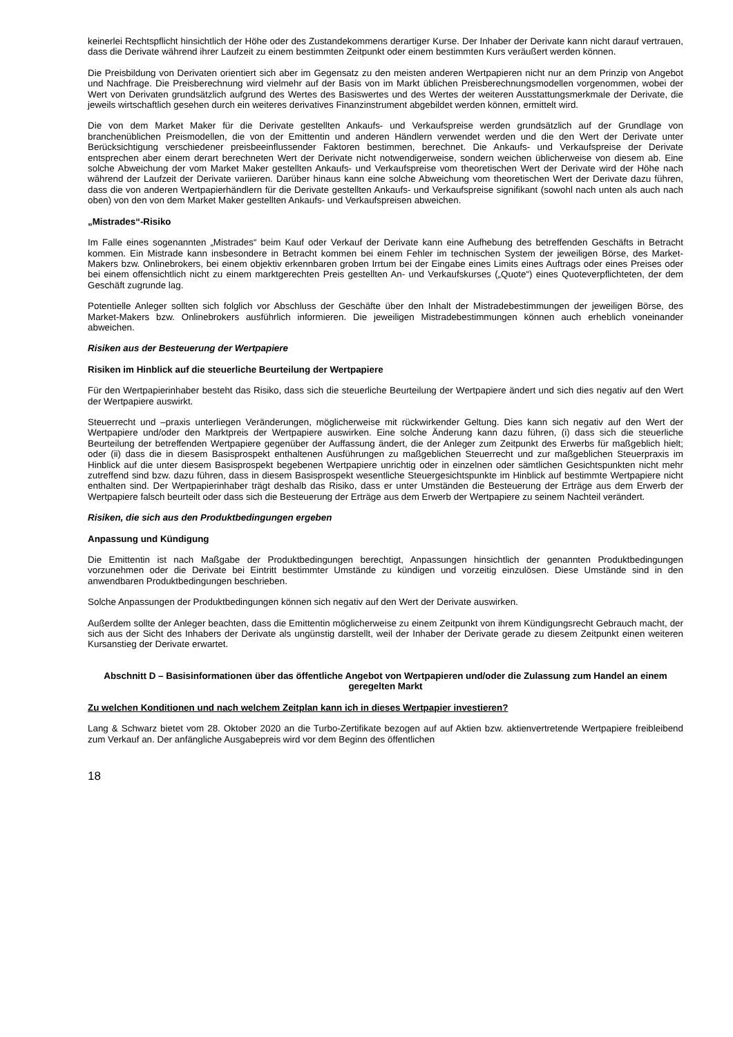keinerlei Rechtspflicht hinsichtlich der Höhe oder des Zustandekommens derartiger Kurse. Der Inhaber der Derivate kann nicht darauf vertrauen, dass die Derivate während ihrer Laufzeit zu einem bestimmten Zeitpunkt oder einem bestimmten Kurs veräußert werden können.
Die Preisbildung von Derivaten orientiert sich aber im Gegensatz zu den meisten anderen Wertpapieren nicht nur an dem Prinzip von Angebot und Nachfrage. Die Preisberechnung wird vielmehr auf der Basis von im Markt üblichen Preisberechnungsmodellen vorgenommen, wobei der Wert von Derivaten grundsätzlich aufgrund des Wertes des Basiswertes und des Wertes der weiteren Ausstattungsmerkmale der Derivate, die jeweils wirtschaftlich gesehen durch ein weiteres derivatives Finanzinstrument abgebildet werden können, ermittelt wird.
Die von dem Market Maker für die Derivate gestellten Ankaufs- und Verkaufspreise werden grundsätzlich auf der Grundlage von branchenüblichen Preismodellen, die von der Emittentin und anderen Händlern verwendet werden und die den Wert der Derivate unter Berücksichtigung verschiedener preisbeeinflussender Faktoren bestimmen, berechnet. Die Ankaufs- und Verkaufspreise der Derivate entsprechen aber einem derart berechneten Wert der Derivate nicht notwendigerweise, sondern weichen üblicherweise von diesem ab. Eine solche Abweichung der vom Market Maker gestellten Ankaufs- und Verkaufspreise vom theoretischen Wert der Derivate wird der Höhe nach während der Laufzeit der Derivate variieren. Darüber hinaus kann eine solche Abweichung vom theoretischen Wert der Derivate dazu führen, dass die von anderen Wertpapierhändlern für die Derivate gestellten Ankaufs- und Verkaufspreise signifikant (sowohl nach unten als auch nach oben) von den von dem Market Maker gestellten Ankaufs- und Verkaufspreisen abweichen.
„Mistrades“-Risiko
Im Falle eines sogenannten „Mistrades“ beim Kauf oder Verkauf der Derivate kann eine Aufhebung des betreffenden Geschäfts in Betracht kommen. Ein Mistrade kann insbesondere in Betracht kommen bei einem Fehler im technischen System der jeweiligen Börse, des Market-Makers bzw. Onlinebrokers, bei einem objektiv erkennbaren groben Irrtum bei der Eingabe eines Limits eines Auftrags oder eines Preises oder bei einem offensichtlich nicht zu einem marktgerechten Preis gestellten An- und Verkaufskurses („Quote“) eines Quoteverpflichteten, der dem Geschäft zugrunde lag.
Potentielle Anleger sollten sich folglich vor Abschluss der Geschäfte über den Inhalt der Mistradebestimmungen der jeweiligen Börse, des Market-Makers bzw. Onlinebrokers ausführlich informieren. Die jeweiligen Mistradebestimmungen können auch erheblich voneinander abweichen.
Risiken aus der Besteuerung der Wertpapiere
Risiken im Hinblick auf die steuerliche Beurteilung der Wertpapiere
Für den Wertpapierinhaber besteht das Risiko, dass sich die steuerliche Beurteilung der Wertpapiere ändert und sich dies negativ auf den Wert der Wertpapiere auswirkt.
Steuerrecht und –praxis unterliegen Veränderungen, möglicherweise mit rückwirkender Geltung. Dies kann sich negativ auf den Wert der Wertpapiere und/oder den Marktpreis der Wertpapiere auswirken. Eine solche Änderung kann dazu führen, (i) dass sich die steuerliche Beurteilung der betreffenden Wertpapiere gegenüber der Auffassung ändert, die der Anleger zum Zeitpunkt des Erwerbs für maßgeblich hielt; oder (ii) dass die in diesem Basisprospekt enthaltenen Ausführungen zu maßgeblichen Steuerrecht und zur maßgeblichen Steuerpraxis im Hinblick auf die unter diesem Basisprospekt begebenen Wertpapiere unrichtig oder in einzelnen oder sämtlichen Gesichtspunkten nicht mehr zutreffend sind bzw. dazu führen, dass in diesem Basisprospekt wesentliche Steuergesichtspunkte im Hinblick auf bestimmte Wertpapiere nicht enthalten sind. Der Wertpapierinhaber trägt deshalb das Risiko, dass er unter Umständen die Besteuerung der Erträge aus dem Erwerb der Wertpapiere falsch beurteilt oder dass sich die Besteuerung der Erträge aus dem Erwerb der Wertpapiere zu seinem Nachteil verändert.
Risiken, die sich aus den Produktbedingungen ergeben
Anpassung und Kündigung
Die Emittentin ist nach Maßgabe der Produktbedingungen berechtigt, Anpassungen hinsichtlich der genannten Produktbedingungen vorzunehmen oder die Derivate bei Eintritt bestimmter Umstände zu kündigen und vorzeitig einzulösen. Diese Umstände sind in den anwendbaren Produktbedingungen beschrieben.
Solche Anpassungen der Produktbedingungen können sich negativ auf den Wert der Derivate auswirken.
Außerdem sollte der Anleger beachten, dass die Emittentin möglicherweise zu einem Zeitpunkt von ihrem Kündigungsrecht Gebrauch macht, der sich aus der Sicht des Inhabers der Derivate als ungünstig darstellt, weil der Inhaber der Derivate gerade zu diesem Zeitpunkt einen weiteren Kursanstieg der Derivate erwartet.
Abschnitt D – Basisinformationen über das öffentliche Angebot von Wertpapieren und/oder die Zulassung zum Handel an einem geregelten Markt
Zu welchen Konditionen und nach welchem Zeitplan kann ich in dieses Wertpapier investieren?
Lang & Schwarz bietet vom 28. Oktober 2020 an die Turbo-Zertifikate bezogen auf auf Aktien bzw. aktienvertretende Wertpapiere freibleibend zum Verkauf an. Der anfängliche Ausgabepreis wird vor dem Beginn des öffentlichen
18